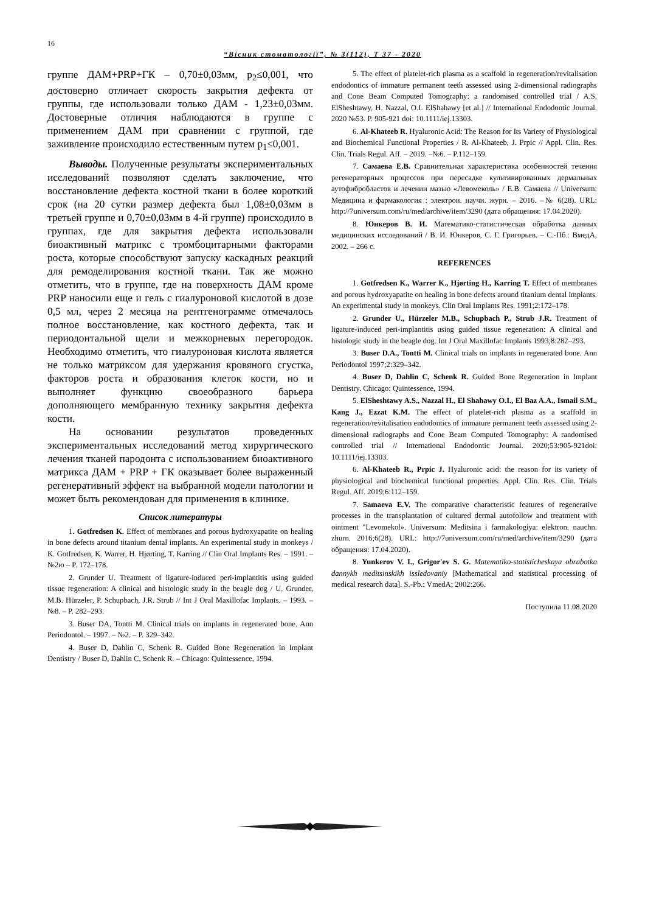16
“Вісник стоматології”, № 3(112), Т 37 - 2020
группе ДАМ+PRP+ГК – 0,70±0,03мм, p<sub>2</sub>≤0,001, что достоверно отличает скорость закрытия дефекта от группы, где использовали только ДАМ - 1,23±0,03мм. Достоверные отличия наблюдаются в группе с применением ДАМ при сравнении с группой, где заживление происходило естественным путем p<sub>1</sub>≤0,001.
Выводы. Полученные результаты экспериментальных исследований позволяют сделать заключение, что восстановление дефекта костной ткани в более короткий срок (на 20 сутки размер дефекта был 1,08±0,03мм в третьей группе и 0,70±0,03мм в 4-й группе) происходило в группах, где для закрытия дефекта использовали биоактивный матрикс с тромбоцитарными факторами роста, которые способствуют запуску каскадных реакций для ремоделирования костной ткани. Так же можно отметить, что в группе, где на поверхность ДАМ кроме PRP наносили еще и гель с гиалуроновой кислотой в дозе 0,5 мл, через 2 месяца на рентгенограмме отмечалось полное восстановление, как костного дефекта, так и периодонтальной щели и межкорневых перегородок. Необходимо отметить, что гиалуроновая кислота является не только матриксом для удержания кровяного сгустка, факторов роста и образования клеток кости, но и выполняет функцию своеобразного барьера дополняющего мембранную технику закрытия дефекта кости.
На основании результатов проведенных экспериментальных исследований метод хирургического лечения тканей пародонта с использованием биоактивного матрикса ДАМ + PRP + ГК оказывает более выраженный регенеративный эффект на выбранной модели патологии и может быть рекомендован для применения в клинике.
Список литературы
1. Gotfredsen K. Effect of membranes and porous hydroxyapatite on healing in bone defects around titanium dental implants. An experimental study in monkeys / K. Gotfredsen, K. Warrer, H. Hjørting, T. Karring // Clin Oral Implants Res. – 1991. – №2ю – P. 172–178.
2. Grunder U. Treatment of ligature-induced peri-implantitis using guided tissue regeneration: A clinical and histologic study in the beagle dog / U. Grunder, M.B. Hürzeler, P. Schupbach, J.R. Strub // Int J Oral Maxillofac Implants. – 1993. – №8. – P. 282–293.
3. Buser DA, Tontti M. Clinical trials on implants in regenerated bone. Ann Periodontol. – 1997. – №2. – P. 329–342.
4. Buser D, Dahlin C, Schenk R. Guided Bone Regeneration in Implant Dentistry / Buser D, Dahlin C, Schenk R. – Chicago: Quintessence, 1994.
5. The effect of platelet-rich plasma as a scaffold in regeneration/revitalisation endodontics of immature permanent teeth assessed using 2-dimensional radiographs and Cone Beam Computed Tomography: a randomised controlled trial / A.S. ElSheshtawy, H. Nazzal, O.I. ElShahawy [et al.] // International Endodontic Journal. 2020 №53. P. 905-921 doi: 10.1111/iej.13303.
6. Al-Khateeb R. Hyaluronic Acid: The Reason for Its Variety of Physiological and Biochemical Functional Properties / R. Al-Khateeb, J. Prpic // Appl. Clin. Res. Clin. Trials Regul. Aff. – 2019. –№6. – P.112–159.
7. Самаева Е.В. Сравнительная характеристика особенностей течения регенераторных процессов при пересадке культивированных дермальных аутофибробластов и лечении мазью «Левомеколь» / Е.В. Самаева // Universum: Медицина и фармакология : электрон. научн. журн. – 2016. –№ 6(28). URL: http://7universum.com/ru/med/archive/item/3290 (дата обращения: 17.04.2020).
8. Юнкеров В. И. Математико-статистическая обработка данных медицинских исследований / В. И. Юнкеров, С. Г. Григорьев. – С.-Пб.: ВмедА, 2002. – 266 с.
REFERENCES
1. Gotfredsen K., Warrer K., Hjørting H., Karring T. Effect of membranes and porous hydroxyapatite on healing in bone defects around titanium dental implants. An experimental study in monkeys. Clin Oral Implants Res. 1991;2:172–178.
2. Grunder U., Hürzeler M.B., Schupbach P., Strub J.R. Treatment of ligature-induced peri-implantitis using guided tissue regeneration: A clinical and histologic study in the beagle dog. Int J Oral Maxillofac Implants 1993;8:282–293.
3. Buser D.A., Tontti M. Clinical trials on implants in regenerated bone. Ann Periodontol 1997;2:329–342.
4. Buser D, Dahlin C, Schenk R. Guided Bone Regeneration in Implant Dentistry. Chicago: Quintessence, 1994.
5. ElSheshtawy A.S., Nazzal H., El Shahawy O.I., El Baz A.A., Ismail S.M., Kang J., Ezzat K.M. The effect of platelet-rich plasma as a scaffold in regeneration/revitalisation endodontics of immature permanent teeth assessed using 2-dimensional radiographs and Cone Beam Computed Tomography: A randomised controlled trial // International Endodontic Journal. 2020;53:905-921doi: 10.1111/iej.13303.
6. Al-Khateeb R., Prpic J. Hyaluronic acid: the reason for its variety of physiological and biochemical functional properties. Appl. Clin. Res. Clin. Trials Regul. Aff. 2019;6:112–159.
7. Samaeva E.V. The comparative characteristic features of regenerative processes in the transplantation of cultured dermal autofollow and treatment with ointment "Levomekol». Universum: Meditsina i farmakologiya: elektron. nauchn. zhurn. 2016;6(28). URL: http://7universum.com/ru/med/archive/item/3290 (дата обращения: 17.04.2020).
8. Yunkerov V. I., Grigor'ev S. G. Matematiko-statisticheskaya obrabotka dannykh meditsinskikh issledovaniy [Mathematical and statistical processing of medical research data]. S.-Pb.: VmedA; 2002:266.
Поступила 11.08.2020